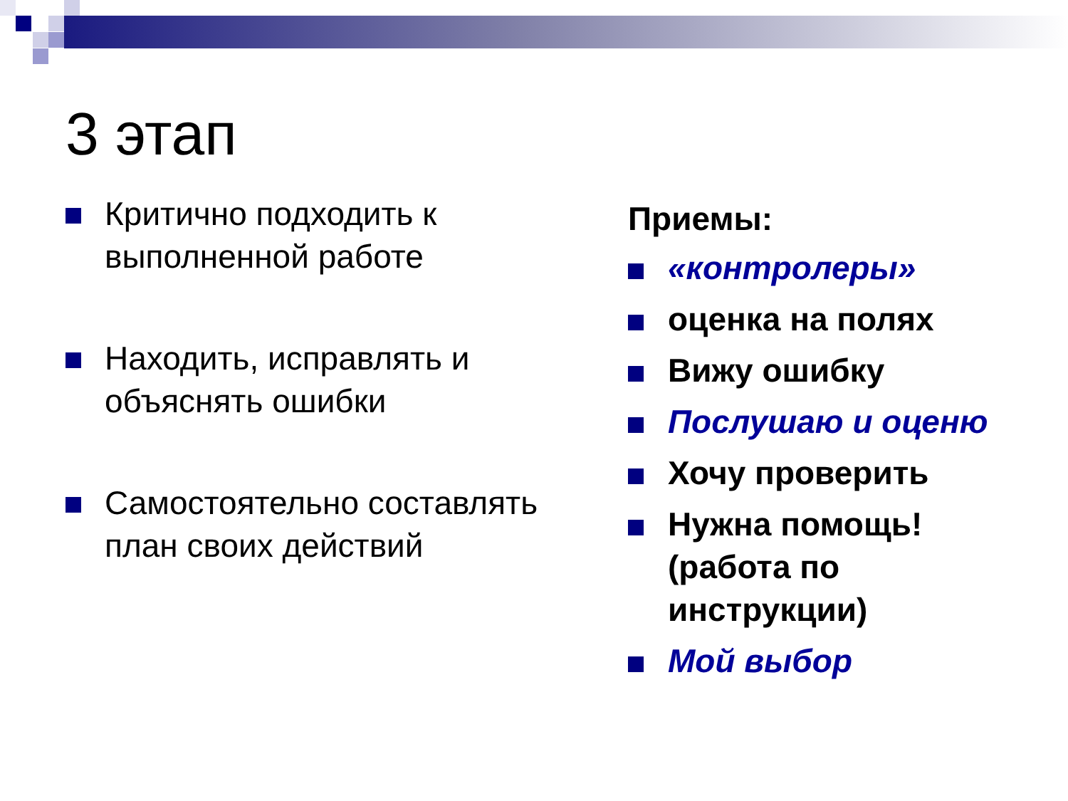3 этап
Критично подходить к выполненной работе
Находить, исправлять и объяснять ошибки
Самостоятельно составлять план своих действий
Приемы:
«контролеры»
оценка на полях
Вижу ошибку
Послушаю и оценю
Хочу проверить
Нужна помощь!
(работа по
инструкции)
Мой выбор